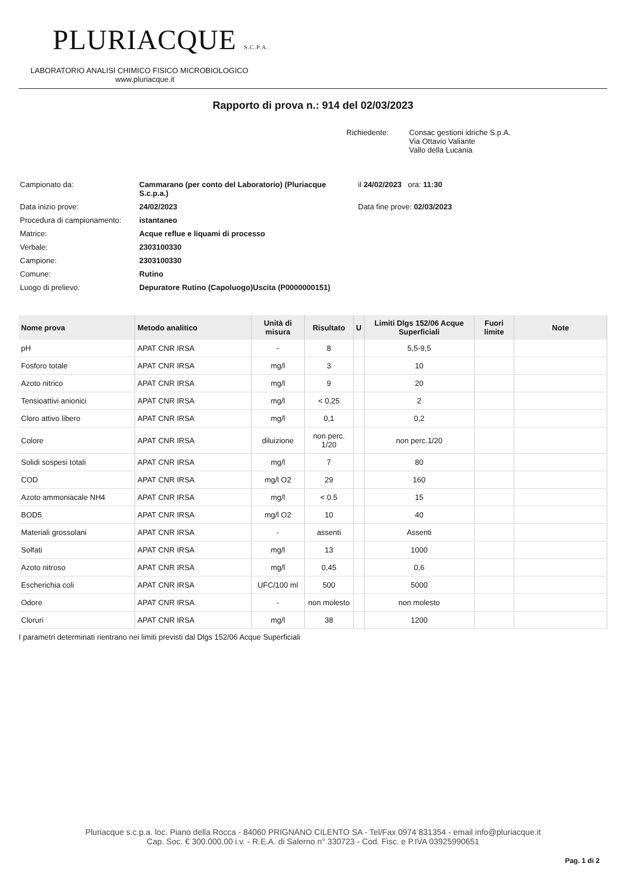PLURIACQUE S.C.P.A.
LABORATORIO ANALISI CHIMICO FISICO MICROBIOLOGICO
www.pluriacque.it
Rapporto di prova n.: 914 del 02/03/2023
Richiedente: Consac gestioni idriche S.p.A.
Via Ottavio Valiante
Vallo della Lucania
| Campionato da: | Cammarano (per conto del Laboratorio) (Pluriacque S.c.p.a.) | il 24/02/2023 ora: 11:30 |
| Data inizio prove: | 24/02/2023 | Data fine prove: 02/03/2023 |
| Procedura di campionamento: | istantaneo | |
| Matrice: | Acque reflue e liquami di processo | |
| Verbale: | 2303100330 | |
| Campione: | 2303100330 | |
| Comune: | Rutino | |
| Luogo di prelievo: | Depuratore Rutino (Capoluogo)Uscita (P0000000151) | |
| Nome prova | Metodo analitico | Unità di misura | Risultato | U | Limiti Dlgs 152/06 Acque Superficiali | Fuori limite | Note |
| --- | --- | --- | --- | --- | --- | --- | --- |
| pH | APAT CNR IRSA | - | 8 | | 5,5-9,5 | | |
| Fosforo totale | APAT CNR IRSA | mg/l | 3 | | 10 | | |
| Azoto nitrico | APAT CNR IRSA | mg/l | 9 | | 20 | | |
| Tensioattivi anionici | APAT CNR IRSA | mg/l | < 0,25 | | 2 | | |
| Cloro attivo libero | APAT CNR IRSA | mg/l | 0,1 | | 0,2 | | |
| Colore | APAT CNR IRSA | diluizione | non perc. 1/20 | | non perc.1/20 | | |
| Solidi sospesi totali | APAT CNR IRSA | mg/l | 7 | | 80 | | |
| COD | APAT CNR IRSA | mg/l O2 | 29 | | 160 | | |
| Azoto ammoniacale NH4 | APAT CNR IRSA | mg/l | < 0.5 | | 15 | | |
| BOD5 | APAT CNR IRSA | mg/l O2 | 10 | | 40 | | |
| Materiali grossolani | APAT CNR IRSA | - | assenti | | Assenti | | |
| Solfati | APAT CNR IRSA | mg/l | 13 | | 1000 | | |
| Azoto nitroso | APAT CNR IRSA | mg/l | 0,45 | | 0,6 | | |
| Escherichia coli | APAT CNR IRSA | UFC/100 ml | 500 | | 5000 | | |
| Odore | APAT CNR IRSA | - | non molesto | | non molesto | | |
| Cloruri | APAT CNR IRSA | mg/l | 38 | | 1200 | | |
I parametri determinati rientrano nei limiti previsti dal Dlgs 152/06 Acque Superficiali
Pluriacque s.c.p.a. loc. Piano della Rocca - 84060 PRIGNANO CILENTO SA - Tel/Fax 0974 831354 - email info@pluriacque.it
Cap. Soc. € 300.000,00 i.v. - R.E.A. di Salerno n° 330723 - Cod. Fisc. e P.IVA 03925990651
Pag. 1 di 2